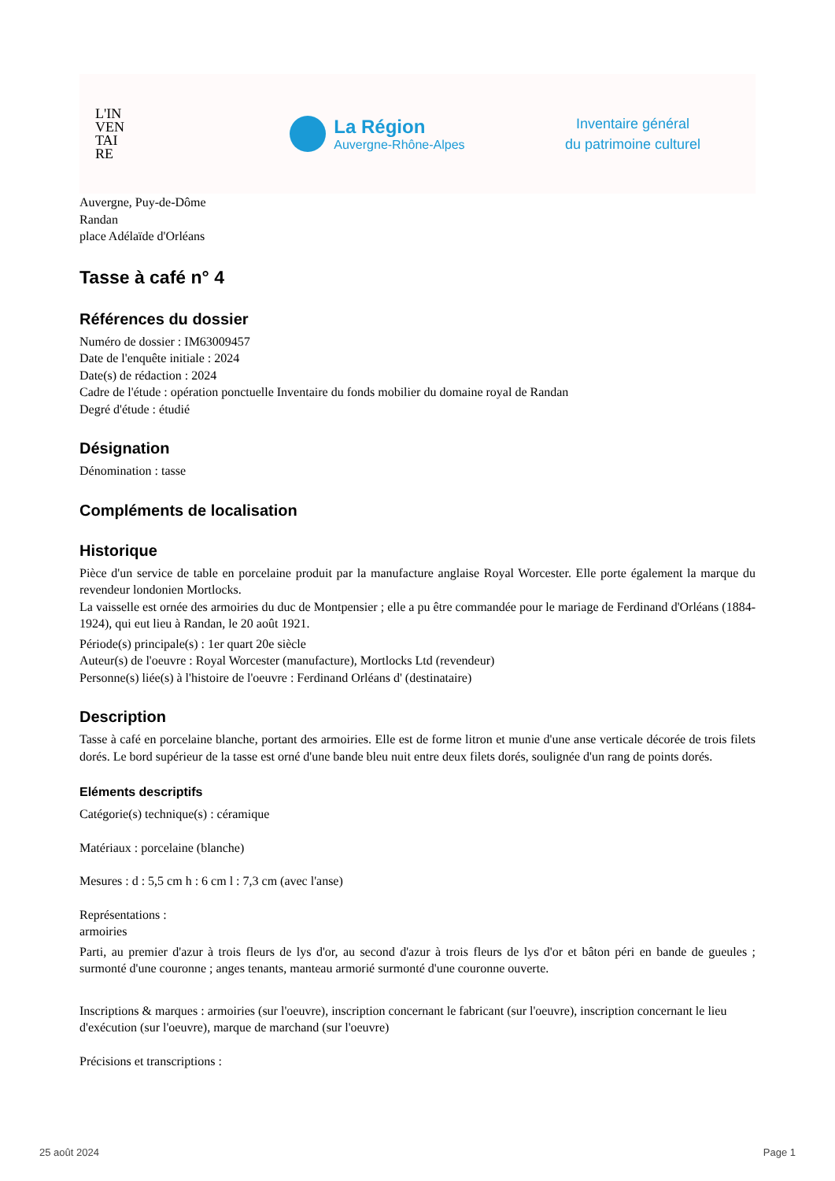L'IN
VEN
TAI
RE
La Région
Auvergne-Rhône-Alpes
Inventaire général
du patrimoine culturel
Auvergne, Puy-de-Dôme
Randan
place Adélaïde d'Orléans
Tasse à café n° 4
Références du dossier
Numéro de dossier : IM63009457
Date de l'enquête initiale : 2024
Date(s) de rédaction : 2024
Cadre de l'étude : opération ponctuelle Inventaire du fonds mobilier du domaine royal de Randan
Degré d'étude : étudié
Désignation
Dénomination : tasse
Compléments de localisation
Historique
Pièce d'un service de table en porcelaine produit par la manufacture anglaise Royal Worcester. Elle porte également la marque du revendeur londonien Mortlocks.
La vaisselle est ornée des armoiries du duc de Montpensier ; elle a pu être commandée pour le mariage de Ferdinand d'Orléans (1884-1924), qui eut lieu à Randan, le 20 août 1921.
Période(s) principale(s) : 1er quart 20e siècle
Auteur(s) de l'oeuvre : Royal Worcester (manufacture), Mortlocks Ltd (revendeur)
Personne(s) liée(s) à l'histoire de l'oeuvre : Ferdinand Orléans d' (destinataire)
Description
Tasse à café en porcelaine blanche, portant des armoiries. Elle est de forme litron et munie d'une anse verticale décorée de trois filets dorés. Le bord supérieur de la tasse est orné d'une bande bleu nuit entre deux filets dorés, soulignée d'un rang de points dorés.
Eléments descriptifs
Catégorie(s) technique(s) : céramique
Matériaux : porcelaine (blanche)
Mesures : d : 5,5 cm h : 6 cm l : 7,3 cm (avec l'anse)
Représentations :
armoiries
Parti, au premier d'azur à trois fleurs de lys d'or, au second d'azur à trois fleurs de lys d'or et bâton péri en bande de gueules ; surmonté d'une couronne ; anges tenants, manteau armorié surmonté d'une couronne ouverte.
Inscriptions & marques : armoiries (sur l'oeuvre), inscription concernant le fabricant (sur l'oeuvre), inscription concernant le lieu d'exécution (sur l'oeuvre), marque de marchand (sur l'oeuvre)
Précisions et transcriptions :
25 août 2024 Page 1